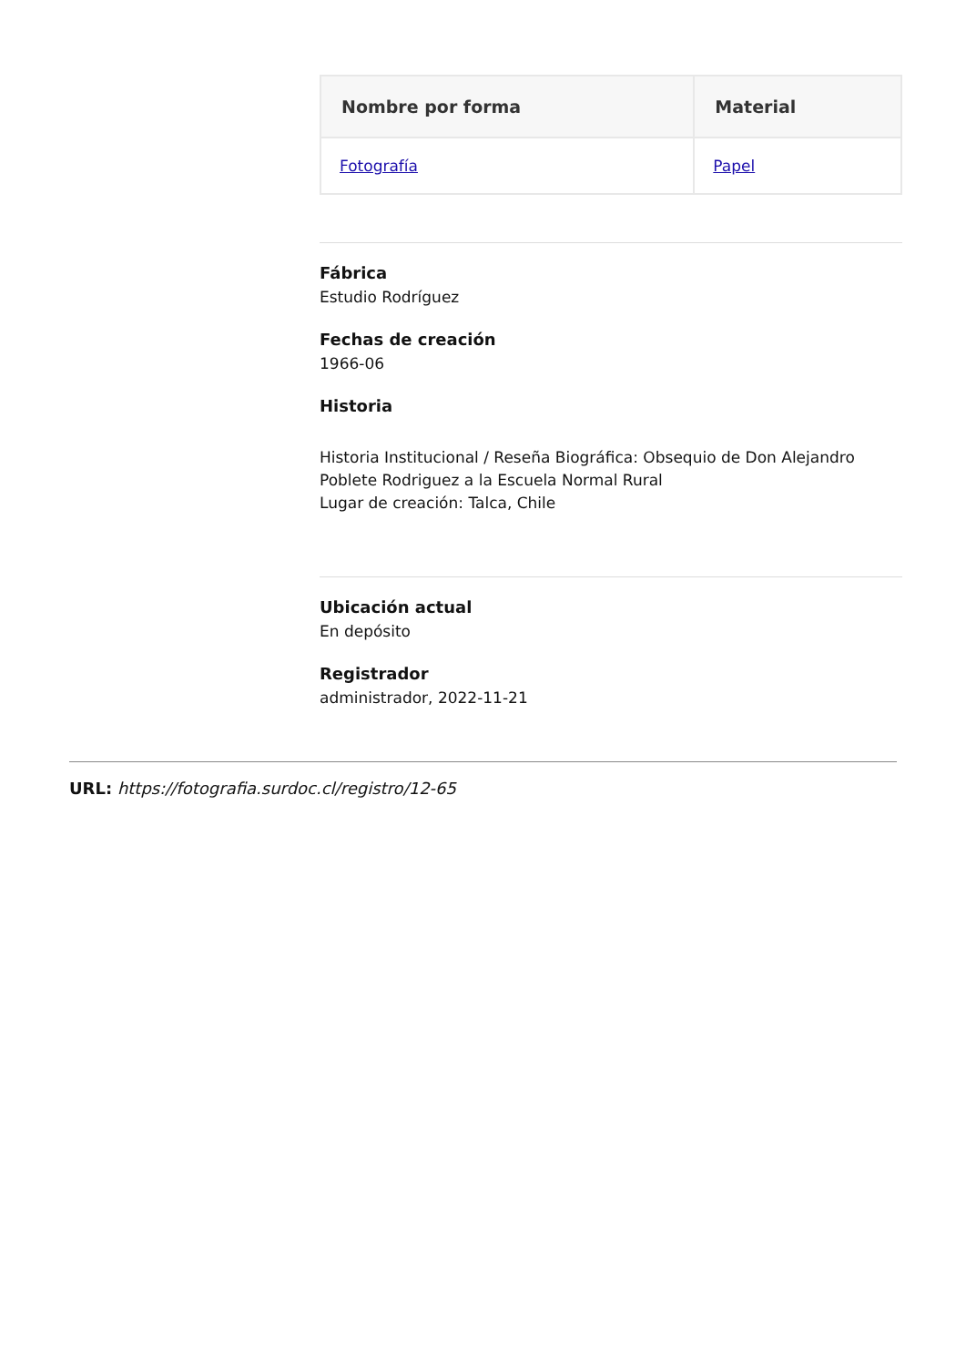| Nombre por forma | Material |
| --- | --- |
| Fotografía | Papel |
Fábrica
Estudio Rodríguez
Fechas de creación
1966-06
Historia
Historia Institucional / Reseña Biográfica: Obsequio de Don Alejandro Poblete Rodriguez a la Escuela Normal Rural
Lugar de creación: Talca, Chile
Ubicación actual
En depósito
Registrador
administrador, 2022-11-21
URL: https://fotografia.surdoc.cl/registro/12-65